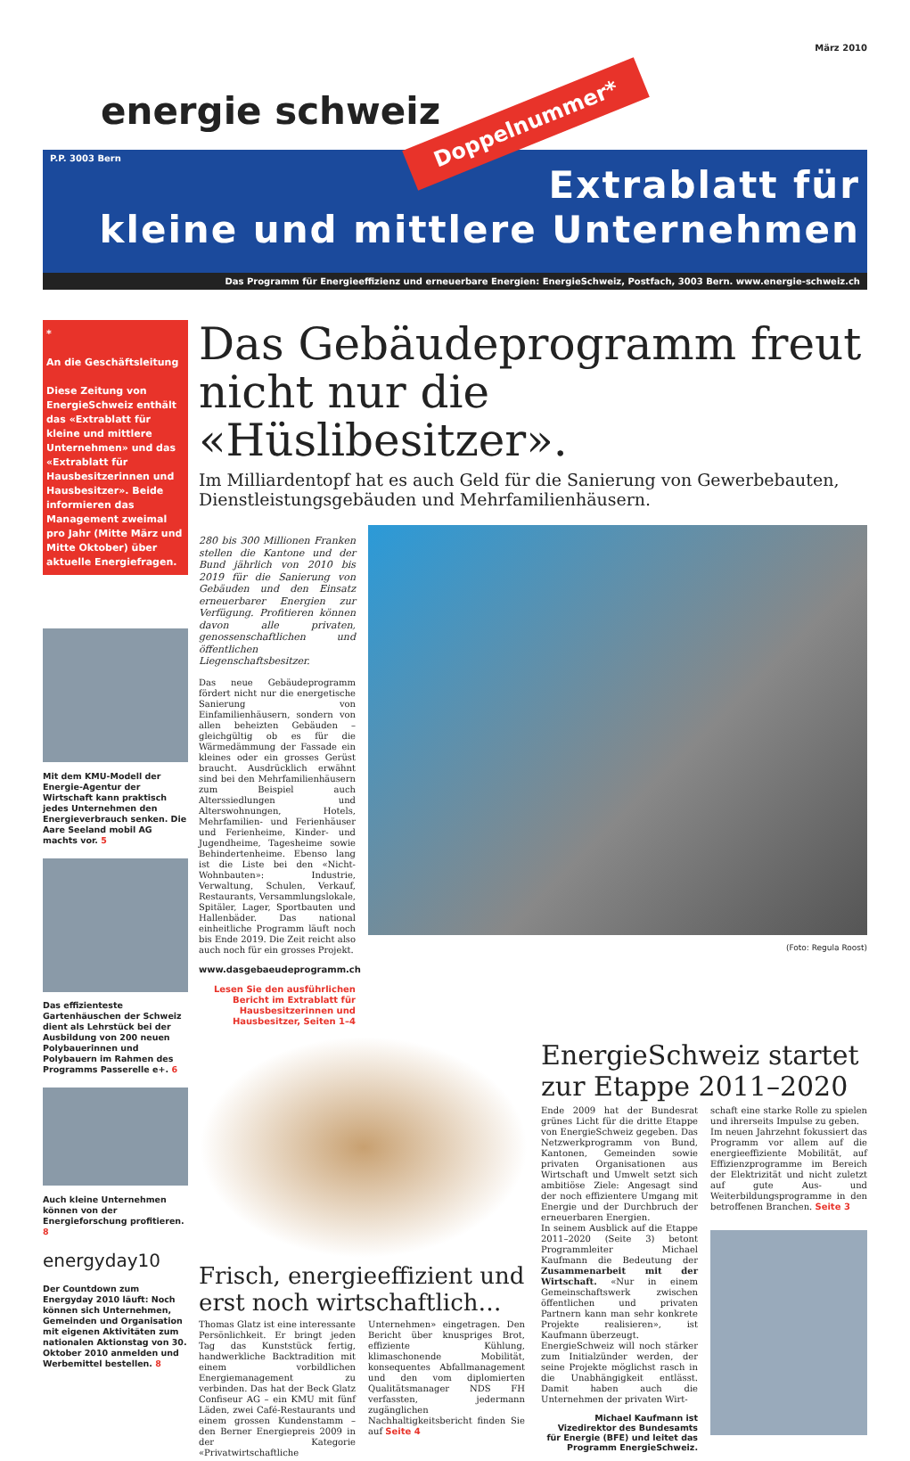energie schweiz
März 2010
Doppelnummer*
P.P. 3003 Bern
Extrablatt für
kleine und mittlere Unternehmen
Das Programm für Energieeffizienz und erneuerbare Energien: EnergieSchweiz, Postfach, 3003 Bern. www.energie-schweiz.ch
*
An die Geschäftsleitung
Diese Zeitung von EnergieSchweiz enthält das «Extrablatt für kleine und mittlere Unternehmen» und das «Extrablatt für Hausbesitzerinnen und Hausbesitzer». Beide informieren das Management zweimal pro Jahr (Mitte März und Mitte Oktober) über aktuelle Energiefragen.
Mit dem KMU-Modell der Energie-Agentur der Wirtschaft kann praktisch jedes Unternehmen den Energieverbrauch senken. Die Aare Seeland mobil AG machts vor. 5
Das effizienteste Gartenhäuschen der Schweiz dient als Lehrstück bei der Ausbildung von 200 neuen Polybauerinnen und Polybauern im Rahmen des Programms Passerelle e+. 6
Auch kleine Unternehmen können von der Energieforschung profitieren. 8
energyday10
Der Countdown zum Energyday 2010 läuft: Noch können sich Unternehmen, Gemeinden und Organisation mit eigenen Aktivitäten zum nationalen Aktionstag von 30. Oktober 2010 anmelden und Werbemittel bestellen. 8
Das Gebäudeprogramm freut nicht nur die «Hüslibesitzer».
Im Milliardentopf hat es auch Geld für die Sanierung von Gewerbebauten, Dienstleistungsgebäuden und Mehrfamilienhäusern.
280 bis 300 Millionen Franken stellen die Kantone und der Bund jährlich von 2010 bis 2019 für die Sanierung von Gebäuden und den Einsatz erneuerbarer Energien zur Verfügung. Profitieren können davon alle privaten, genossenschaftlichen und öffentlichen Liegenschaftsbesitzer.
Das neue Gebäudeprogramm fördert nicht nur die energetische Sanierung von Einfamilienhäusern, sondern von allen beheizten Gebäuden – gleichgültig ob es für die Wärmedämmung der Fassade ein kleines oder ein grosses Gerüst braucht. Ausdrücklich erwähnt sind bei den Mehrfamilienhäusern zum Beispiel auch Alterssiedlungen und Alterswohnungen, Hotels, Mehrfamilien- und Ferienhäuser und Ferienheime, Kinder- und Jugendheime, Tagesheime sowie Behindertenheime. Ebenso lang ist die Liste bei den «Nicht-Wohnbauten»: Industrie, Verwaltung, Schulen, Verkauf, Restaurants, Versammlungslokale, Spitäler, Lager, Sportbauten und Hallenbäder. Das national einheitliche Programm läuft noch bis Ende 2019. Die Zeit reicht also auch noch für ein grosses Projekt.
www.dasgebaeudeprogramm.ch
Lesen Sie den ausführlichen Bericht im Extrablatt für Hausbesitzerinnen und Hausbesitzer, Seiten 1–4
(Foto: Regula Roost)
Frisch, energieeffizient und erst noch wirtschaftlich…
Thomas Glatz ist eine interessante Persönlichkeit. Er bringt jeden Tag das Kunststück fertig, handwerkliche Backtradition mit einem vorbildlichen Energiemanagement zu verbinden. Das hat der Beck Glatz Confiseur AG – ein KMU mit fünf Läden, zwei Café-Restaurants und einem grossen Kundenstamm – den Berner Energiepreis 2009 in der Kategorie «Privatwirtschaftliche
Unternehmen» eingetragen. Den Bericht über knuspriges Brot, effiziente Kühlung, klimaschonende Mobilität, konsequentes Abfallmanagement und den vom diplomierten Qualitätsmanager NDS FH verfassten, jedermann zugänglichen Nachhaltigkeitsbericht finden Sie auf Seite 4
EnergieSchweiz startet zur Etappe 2011–2020
Ende 2009 hat der Bundesrat grünes Licht für die dritte Etappe von EnergieSchweiz gegeben. Das Netzwerkprogramm von Bund, Kantonen, Gemeinden sowie privaten Organisationen aus Wirtschaft und Umwelt setzt sich ambitiöse Ziele: Angesagt sind der noch effizientere Umgang mit Energie und der Durchbruch der erneuerbaren Energien.
In seinem Ausblick auf die Etappe 2011–2020 (Seite 3) betont Programmleiter Michael Kaufmann die Bedeutung der Zusammenarbeit mit der Wirtschaft. «Nur in einem Gemeinschaftswerk zwischen öffentlichen und privaten Partnern kann man sehr konkrete Projekte realisieren», ist Kaufmann überzeugt.
EnergieSchweiz will noch stärker zum Initialzünder werden, der seine Projekte möglichst rasch in die Unabhängigkeit entlässt. Damit haben auch die Unternehmen der privaten Wirt-
Michael Kaufmann ist Vizedirektor des Bundesamts für Energie (BFE) und leitet das Programm EnergieSchweiz.
schaft eine starke Rolle zu spielen und ihrerseits Impulse zu geben.
Im neuen Jahrzehnt fokussiert das Programm vor allem auf die energieeffiziente Mobilität, auf Effizienzprogramme im Bereich der Elektrizität und nicht zuletzt auf gute Aus- und Weiterbildungsprogramme in den betroffenen Branchen. Seite 3